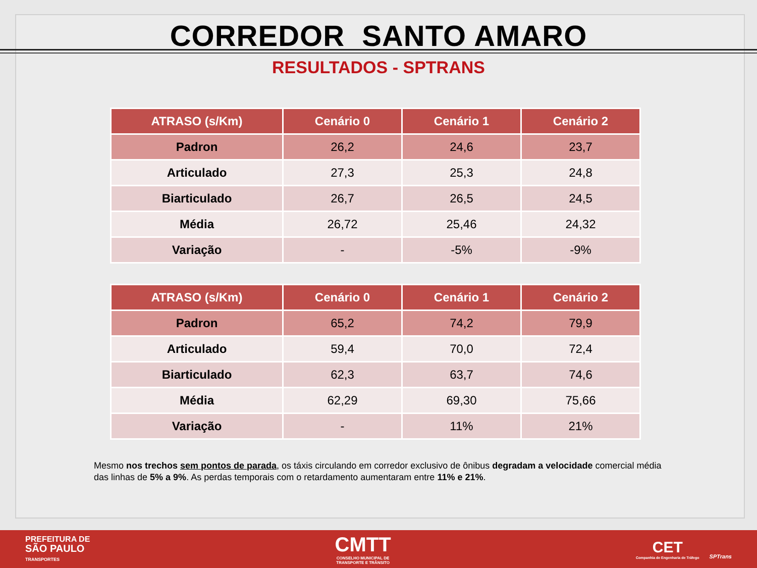CORREDOR SANTO AMARO
RESULTADOS - SPTRANS
| ATRASO (s/Km) | Cenário 0 | Cenário 1 | Cenário 2 |
| --- | --- | --- | --- |
| Padron | 26,2 | 24,6 | 23,7 |
| Articulado | 27,3 | 25,3 | 24,8 |
| Biarticulado | 26,7 | 26,5 | 24,5 |
| Média | 26,72 | 25,46 | 24,32 |
| Variação | - | -5% | -9% |
| ATRASO (s/Km) | Cenário 0 | Cenário 1 | Cenário 2 |
| --- | --- | --- | --- |
| Padron | 65,2 | 74,2 | 79,9 |
| Articulado | 59,4 | 70,0 | 72,4 |
| Biarticulado | 62,3 | 63,7 | 74,6 |
| Média | 62,29 | 69,30 | 75,66 |
| Variação | - | 11% | 21% |
Mesmo nos trechos sem pontos de parada, os táxis circulando em corredor exclusivo de ônibus degradam a velocidade comercial média das linhas de 5% a 9%. As perdas temporais com o retardamento aumentaram entre 11% e 21%.
PREFEITURA DE
SÃO PAULO
TRANSPORTES
CMTT
CONSELHO MUNICIPAL DE
TRANSPORTE E TRÂNSITO
CET
Companhia de Engenharia de Tráfego
SPTrans